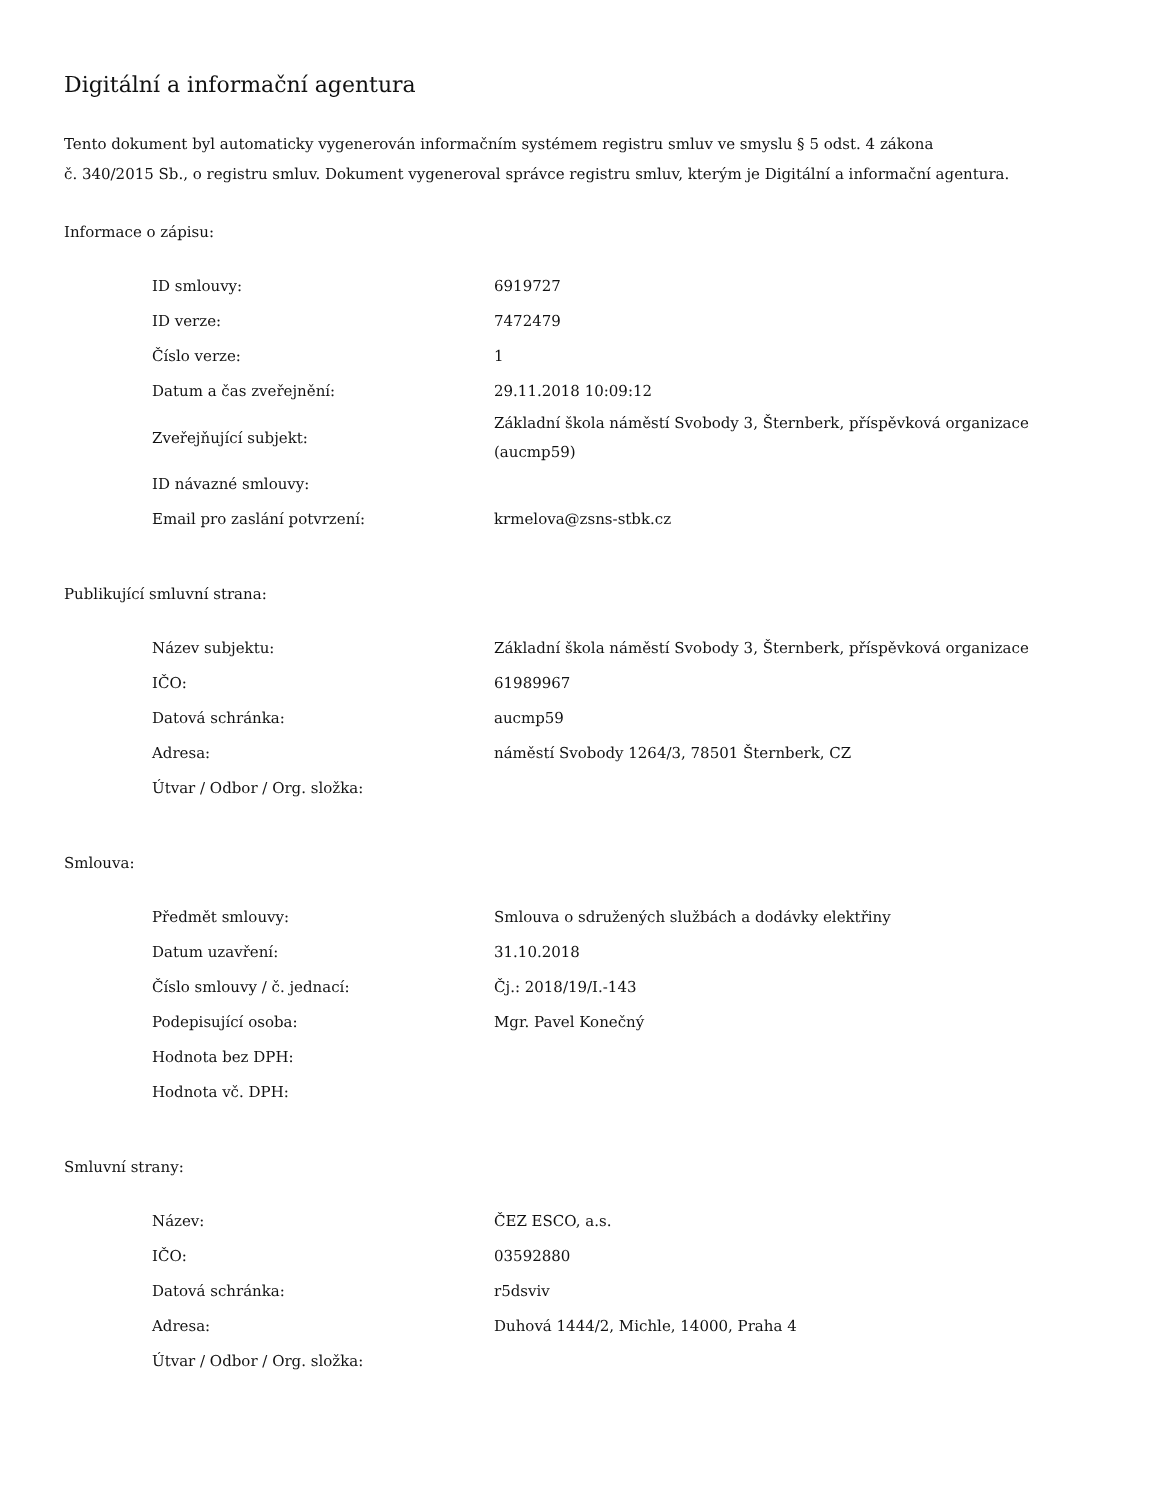Digitální a informační agentura
Tento dokument byl automaticky vygenerován informačním systémem registru smluv ve smyslu § 5 odst. 4 zákona
č. 340/2015 Sb., o registru smluv. Dokument vygeneroval správce registru smluv, kterým je Digitální a informační agentura.
Informace o zápisu:
| ID smlouvy: | 6919727 |
| ID verze: | 7472479 |
| Číslo verze: | 1 |
| Datum a čas zveřejnění: | 29.11.2018 10:09:12 |
| Zveřejňující subjekt: | Základní škola náměstí Svobody 3, Šternberk, příspěvková organizace (aucmp59) |
| ID návazné smlouvy: | |
| Email pro zaslání potvrzení: | krmelova@zsns-stbk.cz |
Publikující smluvní strana:
| Název subjektu: | Základní škola náměstí Svobody 3, Šternberk, příspěvková organizace |
| IČO: | 61989967 |
| Datová schránka: | aucmp59 |
| Adresa: | náměstí Svobody 1264/3, 78501 Šternberk, CZ |
| Útvar / Odbor / Org. složka: | |
Smlouva:
| Předmět smlouvy: | Smlouva o sdružených službách a dodávky elektřiny |
| Datum uzavření: | 31.10.2018 |
| Číslo smlouvy / č. jednací: | Čj.: 2018/19/I.-143 |
| Podepisující osoba: | Mgr. Pavel Konečný |
| Hodnota bez DPH: | |
| Hodnota vč. DPH: | |
Smluvní strany:
| Název: | ČEZ ESCO, a.s. |
| IČO: | 03592880 |
| Datová schránka: | r5dsviv |
| Adresa: | Duhová 1444/2, Michle, 14000, Praha 4 |
| Útvar / Odbor / Org. složka: | |